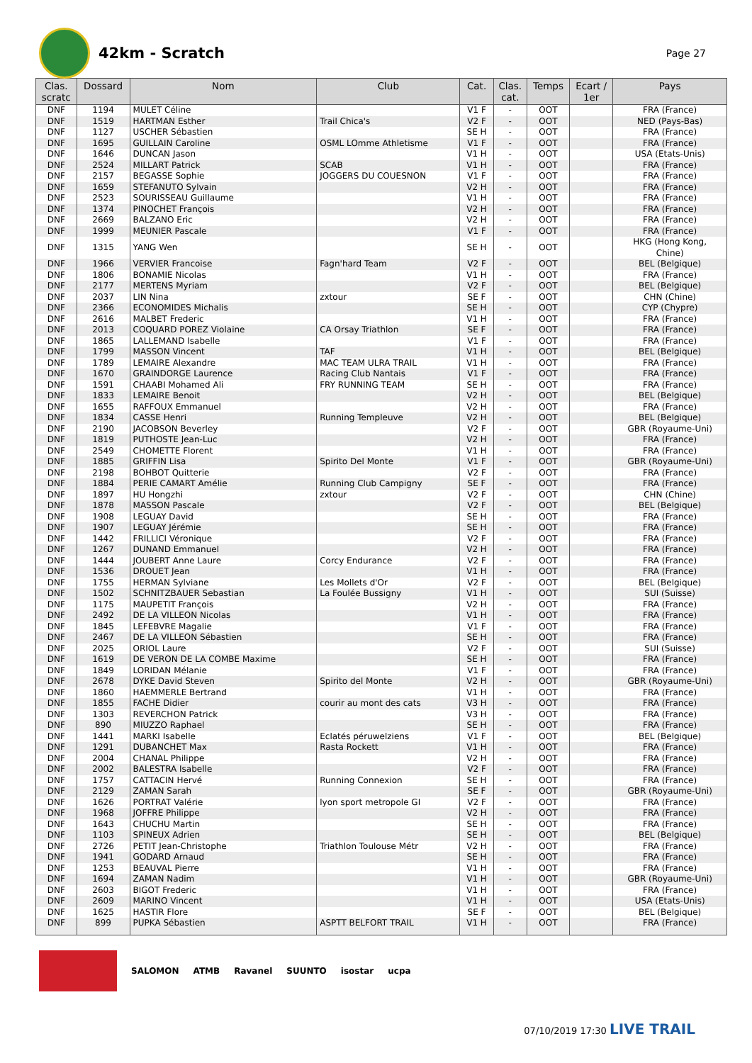42km - Scratch
Page 27
| Clas. scratc | Dossard | Nom | Club | Cat. | Clas. cat. | Temps | Ecart / 1er | Pays |
| --- | --- | --- | --- | --- | --- | --- | --- | --- |
| DNF | 1194 | MULET Céline | | V1 F | - | OOT | | FRA (France) |
| DNF | 1519 | HARTMAN Esther | Trail Chica's | V2 F | - | OOT | | NED (Pays-Bas) |
| DNF | 1127 | USCHER Sébastien | | SE H | - | OOT | | FRA (France) |
| DNF | 1695 | GUILLAIN Caroline | OSML LOmme Athletisme | V1 F | - | OOT | | FRA (France) |
| DNF | 1646 | DUNCAN Jason | | V1 H | - | OOT | | USA (Etats-Unis) |
| DNF | 2524 | MILLART Patrick | SCAB | V1 H | - | OOT | | FRA (France) |
| DNF | 2157 | BEGASSE Sophie | JOGGERS DU COUESNON | V1 F | - | OOT | | FRA (France) |
| DNF | 1659 | STEFANUTO Sylvain | | V2 H | - | OOT | | FRA (France) |
| DNF | 2523 | SOURISSEAU Guillaume | | V1 H | - | OOT | | FRA (France) |
| DNF | 1374 | PINOCHET François | | V2 H | - | OOT | | FRA (France) |
| DNF | 2669 | BALZANO Eric | | V2 H | - | OOT | | FRA (France) |
| DNF | 1999 | MEUNIER Pascale | | V1 F | - | OOT | | FRA (France) |
| DNF | 1315 | YANG Wen | | SE H | - | OOT | | HKG (Hong Kong, Chine) |
| DNF | 1966 | VERVIER Francoise | Fagn'hard Team | V2 F | - | OOT | | BEL (Belgique) |
| DNF | 1806 | BONAMIE Nicolas | | V1 H | - | OOT | | FRA (France) |
| DNF | 2177 | MERTENS Myriam | | V2 F | - | OOT | | BEL (Belgique) |
| DNF | 2037 | LIN Nina | zxtour | SE F | - | OOT | | CHN (Chine) |
| DNF | 2366 | ECONOMIDES Michalis | | SE H | - | OOT | | CYP (Chypre) |
| DNF | 2616 | MALBET Frederic | | V1 H | - | OOT | | FRA (France) |
| DNF | 2013 | COQUARD POREZ Violaine | CA Orsay Triathlon | SE F | - | OOT | | FRA (France) |
| DNF | 1865 | LALLEMAND Isabelle | | V1 F | - | OOT | | FRA (France) |
| DNF | 1799 | MASSON Vincent | TAF | V1 H | - | OOT | | BEL (Belgique) |
| DNF | 1789 | LEMAIRE Alexandre | MAC TEAM ULRA TRAIL | V1 H | - | OOT | | FRA (France) |
| DNF | 1670 | GRAINDORGE Laurence | Racing Club Nantais | V1 F | - | OOT | | FRA (France) |
| DNF | 1591 | CHAABI Mohamed Ali | FRY RUNNING TEAM | SE H | - | OOT | | FRA (France) |
| DNF | 1833 | LEMAIRE Benoit | | V2 H | - | OOT | | BEL (Belgique) |
| DNF | 1655 | RAFFOUX Emmanuel | | V2 H | - | OOT | | FRA (France) |
| DNF | 1834 | CASSE Henri | Running Templeuve | V2 H | - | OOT | | BEL (Belgique) |
| DNF | 2190 | JACOBSON Beverley | | V2 F | - | OOT | | GBR (Royaume-Uni) |
| DNF | 1819 | PUTHOSTE Jean-Luc | | V2 H | - | OOT | | FRA (France) |
| DNF | 2549 | CHOMETTE Florent | | V1 H | - | OOT | | FRA (France) |
| DNF | 1885 | GRIFFIN Lisa | Spirito Del Monte | V1 F | - | OOT | | GBR (Royaume-Uni) |
| DNF | 2198 | BOHBOT Quitterie | | V2 F | - | OOT | | FRA (France) |
| DNF | 1884 | PERIE CAMART Amélie | Running Club Campigny | SE F | - | OOT | | FRA (France) |
| DNF | 1897 | HU Hongzhi | zxtour | V2 F | - | OOT | | CHN (Chine) |
| DNF | 1878 | MASSON Pascale | | V2 F | - | OOT | | BEL (Belgique) |
| DNF | 1908 | LEGUAY David | | SE H | - | OOT | | FRA (France) |
| DNF | 1907 | LEGUAY Jérémie | | SE H | - | OOT | | FRA (France) |
| DNF | 1442 | FRILLICI Véronique | | V2 F | - | OOT | | FRA (France) |
| DNF | 1267 | DUNAND Emmanuel | | V2 H | - | OOT | | FRA (France) |
| DNF | 1444 | JOUBERT Anne Laure | Corcy Endurance | V2 F | - | OOT | | FRA (France) |
| DNF | 1536 | DROUET Jean | | V1 H | - | OOT | | FRA (France) |
| DNF | 1755 | HERMAN Sylviane | Les Mollets d'Or | V2 F | - | OOT | | BEL (Belgique) |
| DNF | 1502 | SCHNITZBAUER Sebastian | La Foulée Bussigny | V1 H | - | OOT | | SUI (Suisse) |
| DNF | 1175 | MAUPETIT François | | V2 H | - | OOT | | FRA (France) |
| DNF | 2492 | DE LA VILLEON Nicolas | | V1 H | - | OOT | | FRA (France) |
| DNF | 1845 | LEFEBVRE Magalie | | V1 F | - | OOT | | FRA (France) |
| DNF | 2467 | DE LA VILLEON Sébastien | | SE H | - | OOT | | FRA (France) |
| DNF | 2025 | ORIOL Laure | | V2 F | - | OOT | | SUI (Suisse) |
| DNF | 1619 | DE VERON DE LA COMBE Maxime | | SE H | - | OOT | | FRA (France) |
| DNF | 1849 | LORIDAN Mélanie | | V1 F | - | OOT | | FRA (France) |
| DNF | 2678 | DYKE David Steven | Spirito del Monte | V2 H | - | OOT | | GBR (Royaume-Uni) |
| DNF | 1860 | HAEMMERLE Bertrand | | V1 H | - | OOT | | FRA (France) |
| DNF | 1855 | FACHE Didier | courir au mont des cats | V3 H | - | OOT | | FRA (France) |
| DNF | 1303 | REVERCHON Patrick | | V3 H | - | OOT | | FRA (France) |
| DNF | 890 | MIUZZO Raphael | | SE H | - | OOT | | FRA (France) |
| DNF | 1441 | MARKI Isabelle | Eclatés péruwelziens | V1 F | - | OOT | | BEL (Belgique) |
| DNF | 1291 | DUBANCHET Max | Rasta Rockett | V1 H | - | OOT | | FRA (France) |
| DNF | 2004 | CHANAL Philippe | | V2 H | - | OOT | | FRA (France) |
| DNF | 2002 | BALESTRA Isabelle | | V2 F | - | OOT | | FRA (France) |
| DNF | 1757 | CATTACIN Hervé | Running Connexion | SE H | - | OOT | | FRA (France) |
| DNF | 2129 | ZAMAN Sarah | | SE F | - | OOT | | GBR (Royaume-Uni) |
| DNF | 1626 | PORTRAT Valérie | lyon sport metropole GI | V2 F | - | OOT | | FRA (France) |
| DNF | 1968 | JOFFRE Philippe | | V2 H | - | OOT | | FRA (France) |
| DNF | 1643 | CHUCHU Martin | | SE H | - | OOT | | FRA (France) |
| DNF | 1103 | SPINEUX Adrien | | SE H | - | OOT | | BEL (Belgique) |
| DNF | 2726 | PETIT Jean-Christophe | Triathlon Toulouse Métr | V2 H | - | OOT | | FRA (France) |
| DNF | 1941 | GODARD Arnaud | | SE H | - | OOT | | FRA (France) |
| DNF | 1253 | BEAUVAL Pierre | | V1 H | - | OOT | | FRA (France) |
| DNF | 1694 | ZAMAN Nadim | | V1 H | - | OOT | | GBR (Royaume-Uni) |
| DNF | 2603 | BIGOT Frederic | | V1 H | - | OOT | | FRA (France) |
| DNF | 2609 | MARINO Vincent | | V1 H | - | OOT | | USA (Etats-Unis) |
| DNF | 1625 | HASTIR Flore | | SE F | - | OOT | | BEL (Belgique) |
| DNF | 899 | PUPKA Sébastien | ASPTT BELFORT TRAIL | V1 H | - | OOT | | FRA (France) |
SALOMON ATMB Ravanel SUUNTO isostar ucpa
07/10/2019 17:30 LIVE TRAIL